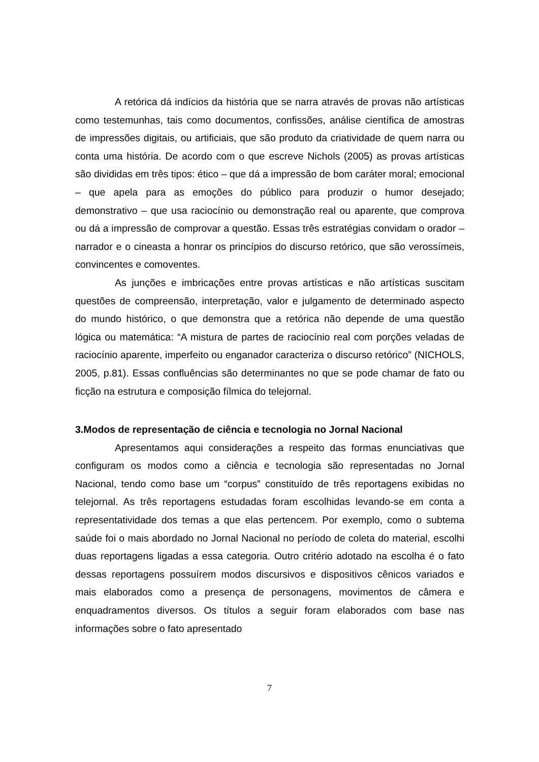A retórica dá indícios da história que se narra através de provas não artísticas como testemunhas, tais como documentos, confissões, análise científica de amostras de impressões digitais, ou artificiais, que são produto da criatividade de quem narra ou conta uma história. De acordo com o que escreve Nichols (2005) as provas artísticas são divididas em três tipos: ético – que dá a impressão de bom caráter moral; emocional – que apela para as emoções do público para produzir o humor desejado; demonstrativo – que usa raciocínio ou demonstração real ou aparente, que comprova ou dá a impressão de comprovar a questão. Essas três estratégias convidam o orador – narrador e o cineasta a honrar os princípios do discurso retórico, que são verossímeis, convincentes e comoventes.
As junções e imbricações entre provas artísticas e não artísticas suscitam questões de compreensão, interpretação, valor e julgamento de determinado aspecto do mundo histórico, o que demonstra que a retórica não depende de uma questão lógica ou matemática: “A mistura de partes de raciocínio real com porções veladas de raciocínio aparente, imperfeito ou enganador caracteriza o discurso retórico” (NICHOLS, 2005, p.81). Essas confluências são determinantes no que se pode chamar de fato ou ficção na estrutura e composição fílmica do telejornal.
3.Modos de representação de ciência e tecnologia no Jornal Nacional
Apresentamos aqui considerações a respeito das formas enunciativas que configuram os modos como a ciência e tecnologia são representadas no Jornal Nacional, tendo como base um “corpus” constituído de três reportagens exibidas no telejornal. As três reportagens estudadas foram escolhidas levando-se em conta a representatividade dos temas a que elas pertencem. Por exemplo, como o subtema saúde foi o mais abordado no Jornal Nacional no período de coleta do material, escolhi duas reportagens ligadas a essa categoria. Outro critério adotado na escolha é o fato dessas reportagens possuírem modos discursivos e dispositivos cênicos variados e mais elaborados como a presença de personagens, movimentos de câmera e enquadramentos diversos. Os títulos a seguir foram elaborados com base nas informações sobre o fato apresentado
7